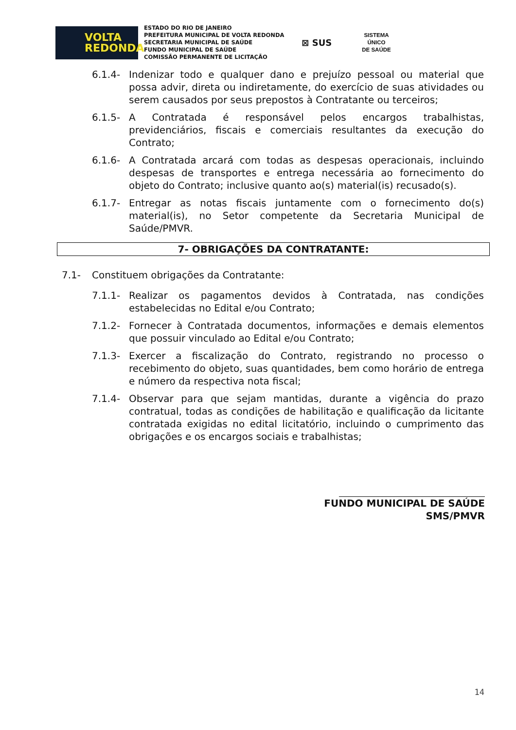VOLTA
REDONDA
ESTADO DO RIO DE JANEIRO
PREFEITURA MUNICIPAL DE VOLTA REDONDA
SECRETARIA MUNICIPAL DE SAÚDE
FUNDO MUNICIPAL DE SAÚDE
COMISSÃO PERMANENTE DE LICITAÇÃO
⊠ SUS
SISTEMA
ÚNICO
DE SAÚDE
6.1.4- Indenizar todo e qualquer dano e prejuízo pessoal ou material que possa advir, direta ou indiretamente, do exercício de suas atividades ou serem causados por seus prepostos à Contratante ou terceiros;
6.1.5- A Contratada é responsável pelos encargos trabalhistas, previdenciários, fiscais e comerciais resultantes da execução do Contrato;
6.1.6- A Contratada arcará com todas as despesas operacionais, incluindo despesas de transportes e entrega necessária ao fornecimento do objeto do Contrato; inclusive quanto ao(s) material(is) recusado(s).
6.1.7- Entregar as notas fiscais juntamente com o fornecimento do(s) material(is), no Setor competente da Secretaria Municipal de Saúde/PMVR.
7- OBRIGAÇÕES DA CONTRATANTE:
7.1- Constituem obrigações da Contratante:
7.1.1- Realizar os pagamentos devidos à Contratada, nas condições estabelecidas no Edital e/ou Contrato;
7.1.2- Fornecer à Contratada documentos, informações e demais elementos que possuir vinculado ao Edital e/ou Contrato;
7.1.3- Exercer a fiscalização do Contrato, registrando no processo o recebimento do objeto, suas quantidades, bem como horário de entrega e número da respectiva nota fiscal;
7.1.4- Observar para que sejam mantidas, durante a vigência do prazo contratual, todas as condições de habilitação e qualificação da licitante contratada exigidas no edital licitatório, incluindo o cumprimento das obrigações e os encargos sociais e trabalhistas;
FUNDO MUNICIPAL DE SAÚDE
SMS/PMVR
14